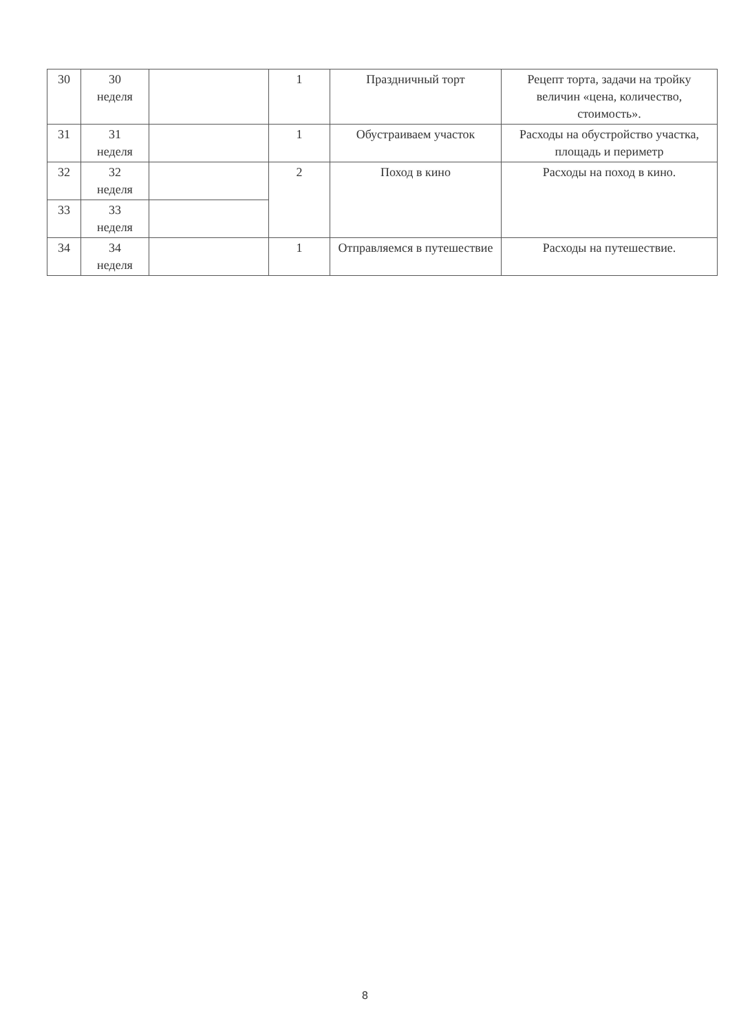| 30 | 30 неделя | | 1 | Праздничный торт | Рецепт торта, задачи на тройку величин «цена, количество, стоимость». |
| 31 | 31 неделя | | 1 | Обустраиваем участок | Расходы на обустройство участка, площадь и периметр |
| 32 | 32 неделя | | 2 | Поход в кино | Расходы на поход в кино. |
| 33 | 33 неделя | | | | |
| 34 | 34 неделя | | 1 | Отправляемся в путешествие | Расходы на путешествие. |
8